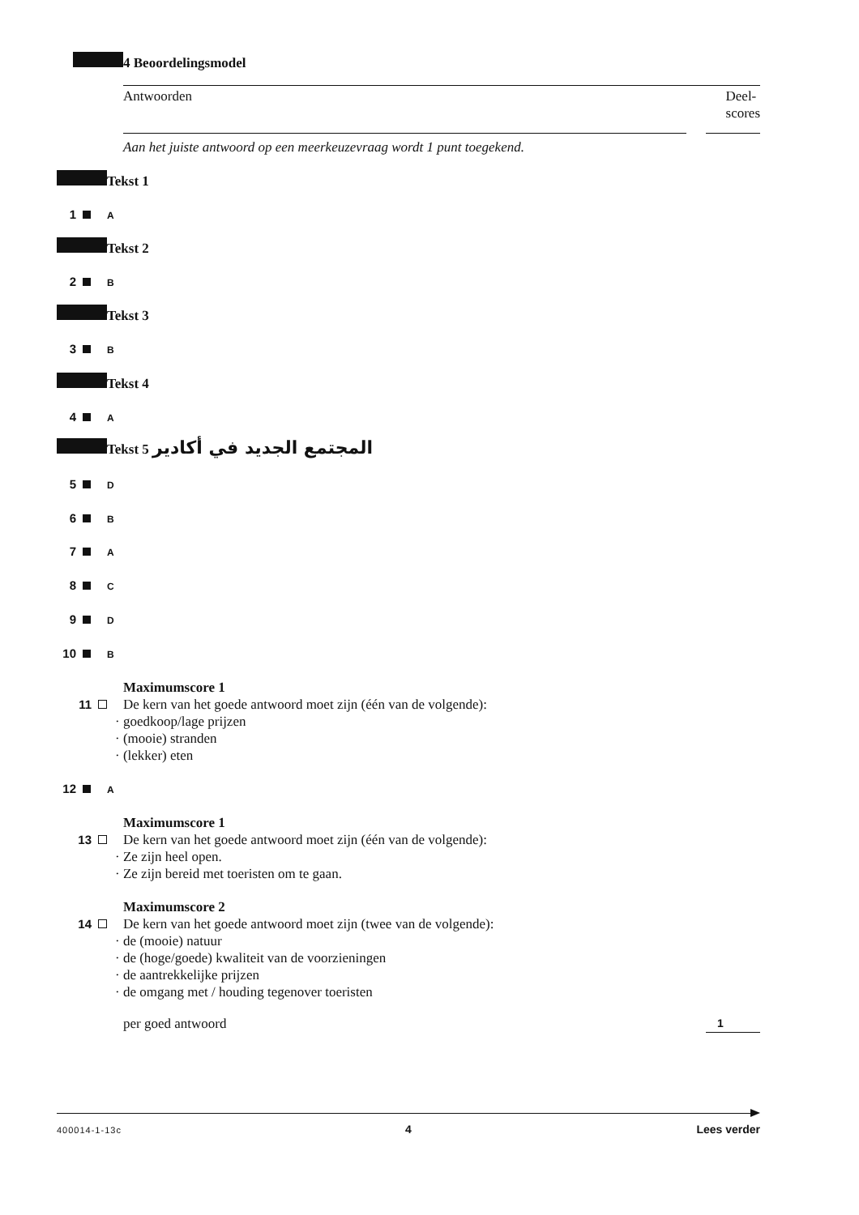4 Beoordelingsmodel
Antwoorden Deel-
scores
Aan het juiste antwoord op een meerkeuzevraag wordt 1 punt toegekend.
Tekst 1
1 A
Tekst 2
2 B
Tekst 3
3 B
Tekst 4
4 A
Tekst 5 المجتمع الجديد في أكادير
5 D
6 B
7 A
8 C
9 D
10 B
Maximumscore 1
11 De kern van het goede antwoord moet zijn (één van de volgende):
· goedkoop/lage prijzen
· (mooie) stranden
· (lekker) eten
12 A
Maximumscore 1
13 De kern van het goede antwoord moet zijn (één van de volgende):
· Ze zijn heel open.
· Ze zijn bereid met toeristen om te gaan.
Maximumscore 2
14 De kern van het goede antwoord moet zijn (twee van de volgende):
· de (mooie) natuur
· de (hoge/goede) kwaliteit van de voorzieningen
· de aantrekkelijke prijzen
· de omgang met / houding tegenover toeristen
per goed antwoord 1
400014-1-13c 4 Lees verder